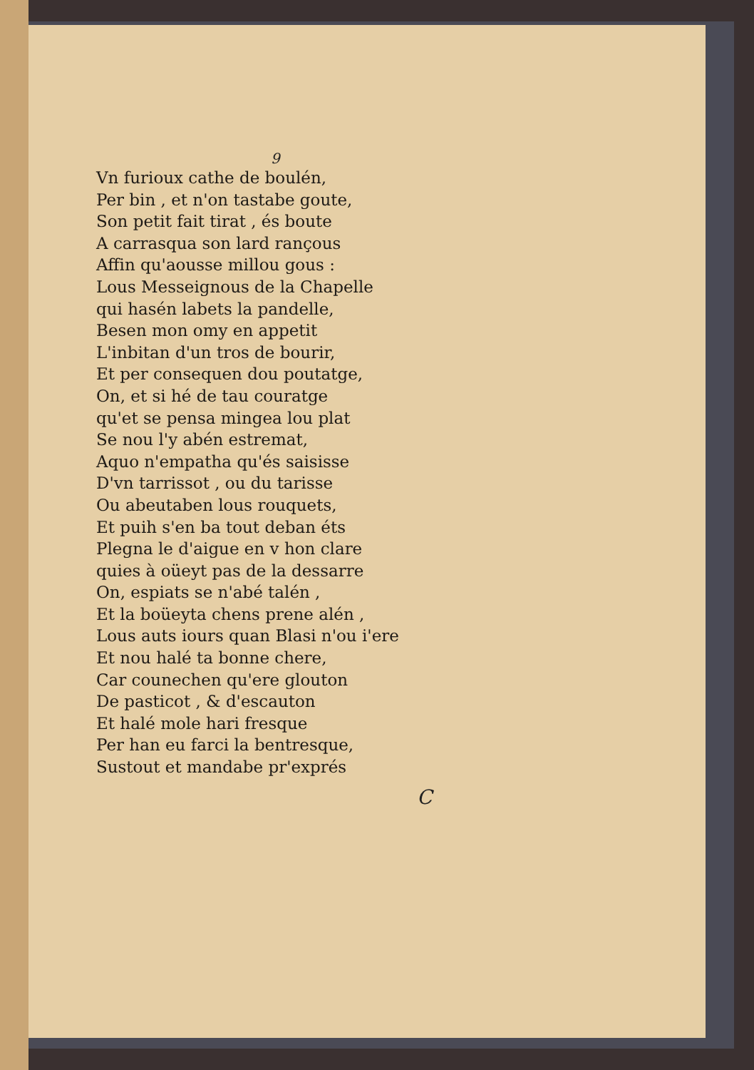9
Vn furioux cathe de boulén,
Per bin , et n'on tastabe goute,
Son petit fait tirat , és boute
A carrasqua son lard rançous
Affin qu'aousse millou gous :
Lous Messeignous de la Chapelle
qui hasén labets la pandelle,
Besen mon omy en appetit
L'inbitan d'un tros de bourir,
Et per consequen dou poutatge,
On, et si hé de tau couratge
qu'et se pensa mingea lou plat
Se nou l'y abén estremat,
Aquo n'empatha qu'és saisisse
D'vn tarrissot , ou du tarisse
Ou abeutaben lous rouquets,
Et puih s'en ba tout deban éts
Plegna le d'aigue en v hon clare
quies à oüeyt pas de la dessarre
On, espiats se n'abé talén ,
Et la boüeyta chens prene alén ,
Lous auts iours quan Blasi n'ou i'ere
Et nou halé ta bonne chere,
Car counechen qu'ere glouton
De pasticot , & d'escauton
Et halé mole hari fresque
Per han eu farci la bentresque,
Sustout et mandabe pr'exprés
C